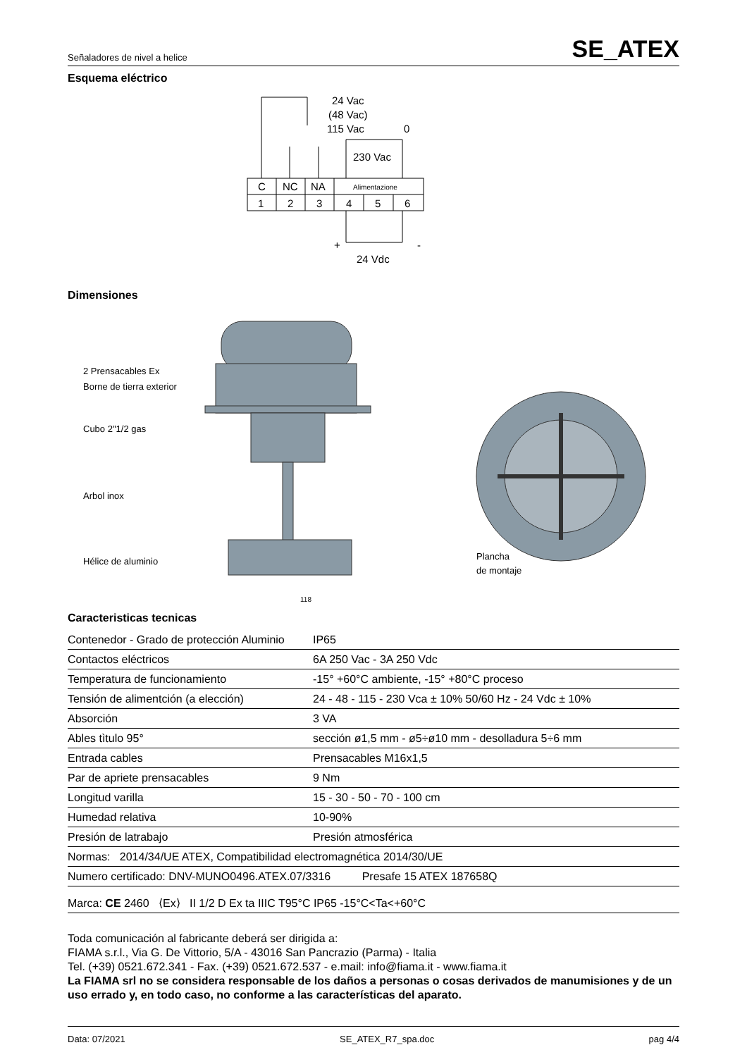Señaladores de nivel a helice SE_ATEX
Esquema eléctrico
C
NC
NA
Alimentazione
1
2
3
4
5
6
24 Vac
(48 Vac)
115 Vac
0
230 Vac
+
-
24 Vdc
Dimensiones
2 Prensacables Ex
Borne de tierra exterior
Cubo 2"1/2 gas
Arbol inox
Hélice de aluminio
118
Plancha
de montaje
Caracteristicas tecnicas
| Contenedor - Grado de protección Aluminio | IP65 |
| Contactos eléctricos | 6A 250 Vac - 3A 250 Vdc |
| Temperatura de funcionamiento | -15° +60°C ambiente, -15° +80°C proceso |
| Tensión de alimentción (a elección) | 24 - 48 - 115 - 230 Vca ± 10% 50/60 Hz - 24 Vdc ± 10% |
| Absorción | 3 VA |
| Ables tìtulo 95° | sección ø1,5 mm - ø5÷ø10 mm - desolladura 5÷6 mm |
| Entrada cables | Prensacables M16x1,5 |
| Par de apriete prensacables | 9 Nm |
| Longitud varilla | 15 - 30 - 50 - 70 - 100 cm |
| Humedad relativa | 10-90% |
| Presión de latrabajo | Presión atmosférica |
| Normas: 2014/34/UE ATEX, Compatibilidad electromagnética 2014/30/UE | |
| Numero certificado: DNV-MUNO0496.ATEX.07/3316 Presafe 15 ATEX 187658Q | |
| Marca: CE 2460 ⟨Ex⟩ II 1/2 D Ex ta IIIC T95°C IP65 -15°C<Ta<+60°C | |
Toda comunicación al fabricante deberá ser dirigida a:
FIAMA s.r.l., Via G. De Vittorio, 5/A - 43016 San Pancrazio (Parma) - Italia
Tel. (+39) 0521.672.341 - Fax. (+39) 0521.672.537 - e.mail: info@fiama.it - www.fiama.it
La FIAMA srl no se considera responsable de los daños a personas o cosas derivados de manumisiones y de un uso errado y, en todo caso, no conforme a las características del aparato.
Data: 07/2021 SE_ATEX_R7_spa.doc pag 4/4